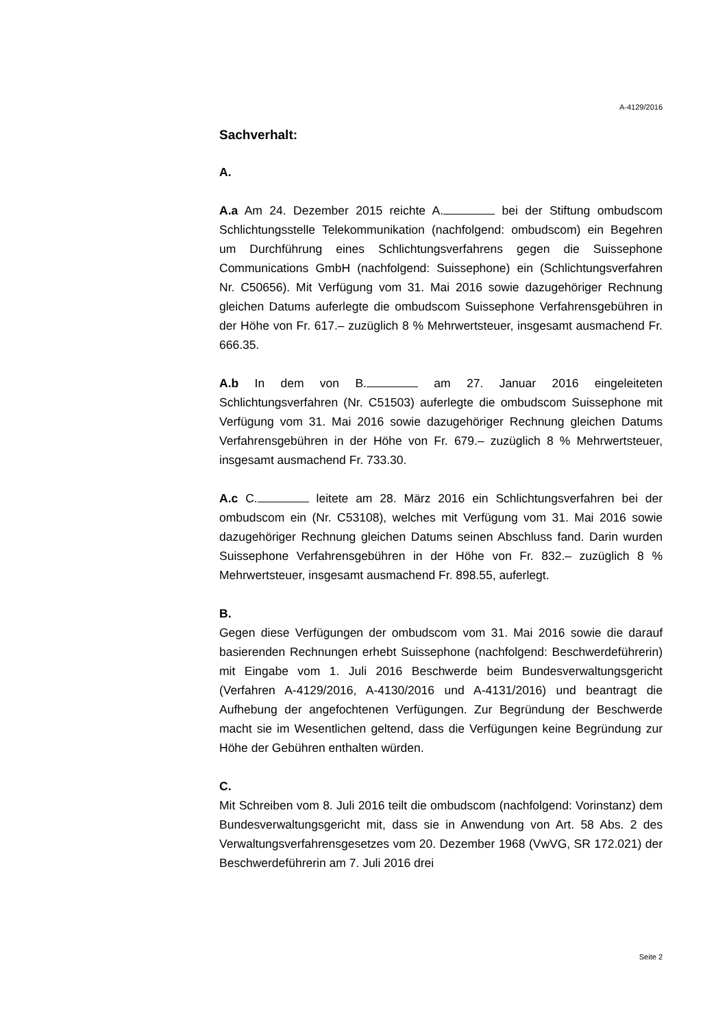A-4129/2016
Sachverhalt:
A.
A.a Am 24. Dezember 2015 reichte A. bei der Stiftung ombudscom Schlichtungsstelle Telekommunikation (nachfolgend: ombudscom) ein Begehren um Durchführung eines Schlichtungsverfahrens gegen die Suissephone Communications GmbH (nachfolgend: Suissephone) ein (Schlichtungsverfahren Nr. C50656). Mit Verfügung vom 31. Mai 2016 sowie dazugehöriger Rechnung gleichen Datums auferlegte die ombudscom Suissephone Verfahrensgebühren in der Höhe von Fr. 617.– zuzüglich 8 % Mehrwertsteuer, insgesamt ausmachend Fr. 666.35.
A.b In dem von B. am 27. Januar 2016 eingeleiteten Schlichtungsverfahren (Nr. C51503) auferlegte die ombudscom Suissephone mit Verfügung vom 31. Mai 2016 sowie dazugehöriger Rechnung gleichen Datums Verfahrensgebühren in der Höhe von Fr. 679.– zuzüglich 8 % Mehrwertsteuer, insgesamt ausmachend Fr. 733.30.
A.c C. leitete am 28. März 2016 ein Schlichtungsverfahren bei der ombudscom ein (Nr. C53108), welches mit Verfügung vom 31. Mai 2016 sowie dazugehöriger Rechnung gleichen Datums seinen Abschluss fand. Darin wurden Suissephone Verfahrensgebühren in der Höhe von Fr. 832.– zuzüglich 8 % Mehrwertsteuer, insgesamt ausmachend Fr. 898.55, auferlegt.
B.
Gegen diese Verfügungen der ombudscom vom 31. Mai 2016 sowie die darauf basierenden Rechnungen erhebt Suissephone (nachfolgend: Beschwerdeführerin) mit Eingabe vom 1. Juli 2016 Beschwerde beim Bundesverwaltungsgericht (Verfahren A-4129/2016, A-4130/2016 und A-4131/2016) und beantragt die Aufhebung der angefochtenen Verfügungen. Zur Begründung der Beschwerde macht sie im Wesentlichen geltend, dass die Verfügungen keine Begründung zur Höhe der Gebühren enthalten würden.
C.
Mit Schreiben vom 8. Juli 2016 teilt die ombudscom (nachfolgend: Vorinstanz) dem Bundesverwaltungsgericht mit, dass sie in Anwendung von Art. 58 Abs. 2 des Verwaltungsverfahrensgesetzes vom 20. Dezember 1968 (VwVG, SR 172.021) der Beschwerdeführerin am 7. Juli 2016 drei
Seite 2